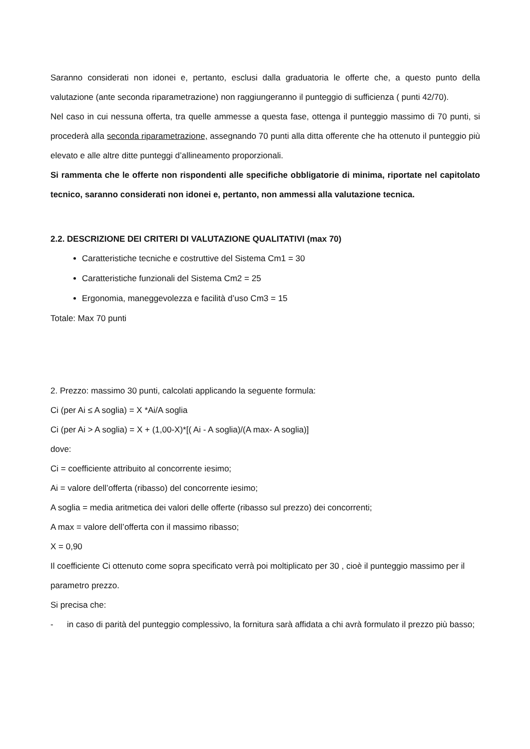Saranno considerati non idonei e, pertanto, esclusi dalla graduatoria le offerte che, a questo punto della valutazione (ante seconda riparametrazione) non raggiungeranno il punteggio di sufficienza ( punti 42/70).
Nel caso in cui nessuna offerta, tra quelle ammesse a questa fase, ottenga il punteggio massimo di 70 punti, si procederà alla seconda riparametrazione, assegnando 70 punti alla ditta offerente che ha ottenuto il punteggio più elevato e alle altre ditte punteggi d’allineamento proporzionali.
Si rammenta che le offerte non rispondenti alle specifiche obbligatorie di minima, riportate nel capitolato tecnico, saranno considerati non idonei e, pertanto, non ammessi alla valutazione tecnica.
2.2. DESCRIZIONE DEI CRITERI DI VALUTAZIONE QUALITATIVI (max 70)
Caratteristiche tecniche e costruttive del Sistema Cm1 = 30
Caratteristiche funzionali del Sistema Cm2 = 25
Ergonomia, maneggevolezza e facilità d’uso Cm3 = 15
Totale: Max 70 punti
2. Prezzo: massimo 30 punti, calcolati applicando la seguente formula:
Ci (per Ai ≤ A soglia) = X *Ai/A soglia
Ci (per Ai > A soglia) = X + (1,00-X)*[( Ai - A soglia)/(A max- A soglia)]
dove:
Ci = coefficiente attribuito al concorrente iesimo;
Ai = valore dell’offerta (ribasso) del concorrente iesimo;
A soglia = media aritmetica dei valori delle offerte (ribasso sul prezzo) dei concorrenti;
A max = valore dell’offerta con il massimo ribasso;
X = 0,90
Il coefficiente Ci ottenuto come sopra specificato verrà poi moltiplicato per 30 , cioè il punteggio massimo per il parametro prezzo.
Si precisa che:
- in caso di parità del punteggio complessivo, la fornitura sarà affidata a chi avrà formulato il prezzo più basso;